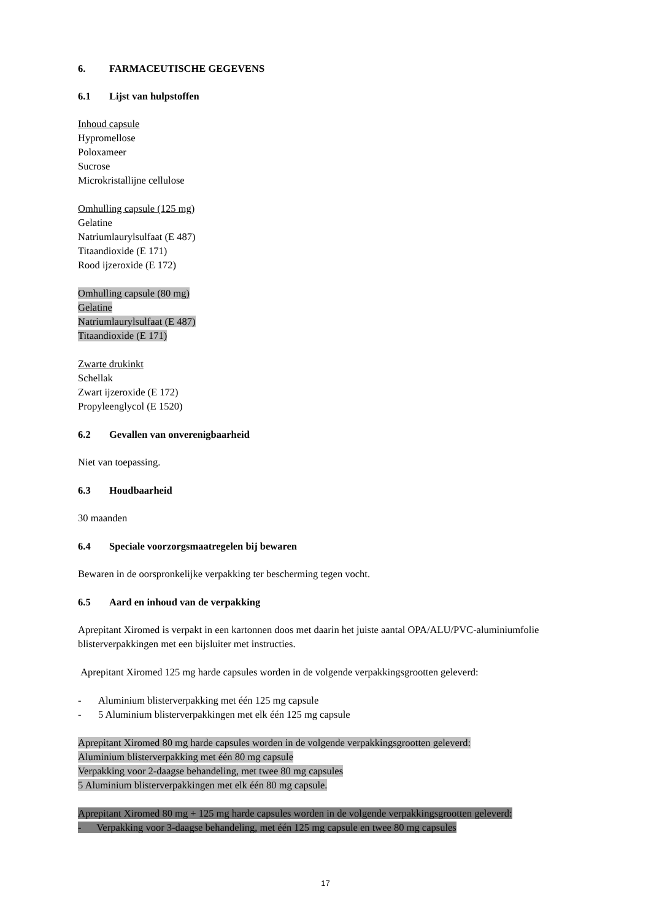6. FARMACEUTISCHE GEGEVENS
6.1 Lijst van hulpstoffen
Inhoud capsule
Hypromellose
Poloxameer
Sucrose
Microkristallijne cellulose
Omhulling capsule (125 mg)
Gelatine
Natriumlaurylsulfaat (E 487)
Titaandioxide (E 171)
Rood ijzeroxide (E 172)
Omhulling capsule (80 mg)
Gelatine
Natriumlaurylsulfaat (E 487)
Titaandioxide (E 171)
Zwarte drukinkt
Schellak
Zwart ijzeroxide (E 172)
Propyleenglycol (E 1520)
6.2 Gevallen van onverenigbaarheid
Niet van toepassing.
6.3 Houdbaarheid
30 maanden
6.4 Speciale voorzorgsmaatregelen bij bewaren
Bewaren in de oorspronkelijke verpakking ter bescherming tegen vocht.
6.5 Aard en inhoud van de verpakking
Aprepitant Xiromed is verpakt in een kartonnen doos met daarin het juiste aantal OPA/ALU/PVC-aluminiumfolie blisterverpakkingen met een bijsluiter met instructies.
Aprepitant Xiromed 125 mg harde capsules worden in de volgende verpakkingsgrootten geleverd:
- Aluminium blisterverpakking met één 125 mg capsule
- 5 Aluminium blisterverpakkingen met elk één 125 mg capsule
Aprepitant Xiromed 80 mg harde capsules worden in de volgende verpakkingsgrootten geleverd:
Aluminium blisterverpakking met één 80 mg capsule
Verpakking voor 2-daagse behandeling, met twee 80 mg capsules
5 Aluminium blisterverpakkingen met elk één 80 mg capsule.
Aprepitant Xiromed 80 mg + 125 mg harde capsules worden in de volgende verpakkingsgrootten geleverd:
- Verpakking voor 3-daagse behandeling, met één 125 mg capsule en twee 80 mg capsules
17